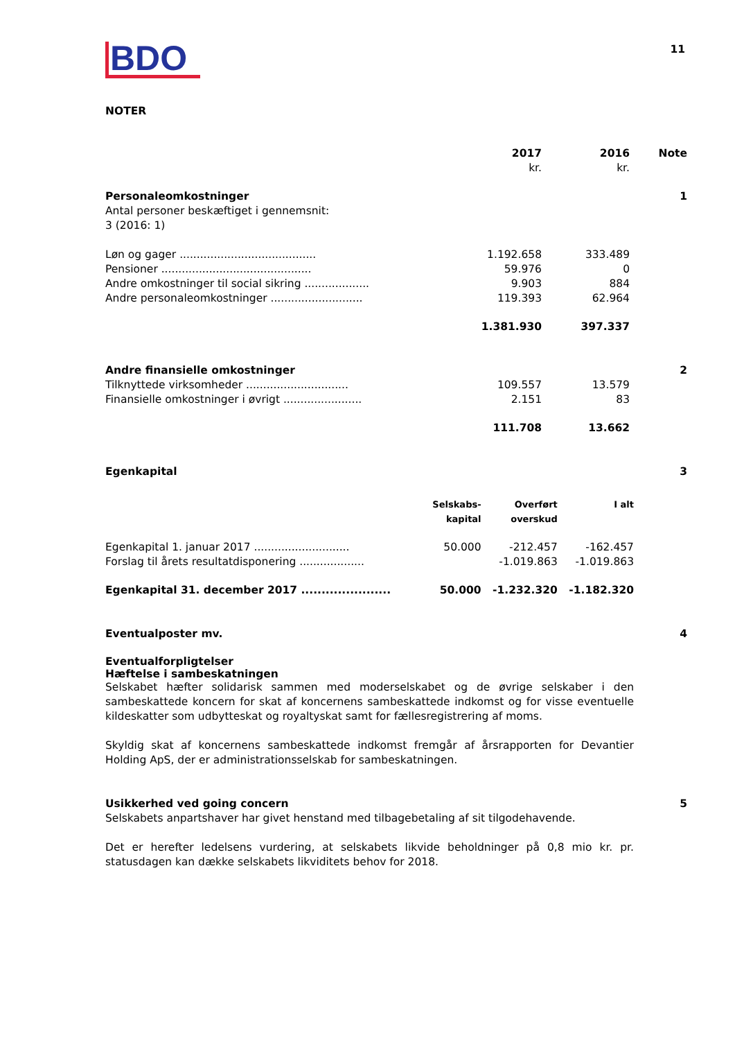11
BDO
NOTER
| | 2017 | 2016 | Note |
| --- | --- | --- | --- |
| | kr. | kr. | |
| Personaleomkostninger | | | 1 |
| Antal personer beskæftiget i gennemsnit: 3 (2016: 1) | | | |
| Løn og gager ........................................ | 1.192.658 | 333.489 | |
| Pensioner ............................................ | 59.976 | 0 | |
| Andre omkostninger til social sikring ................... | 9.903 | 884 | |
| Andre personaleomkostninger ........................... | 119.393 | 62.964 | |
| | 1.381.930 | 397.337 | |
| Andre finansielle omkostninger | | | 2 |
| Tilknyttede virksomheder .............................. | 109.557 | 13.579 | |
| Finansielle omkostninger i øvrigt ....................... | 2.151 | 83 | |
| | 111.708 | 13.662 | |
| Egenkapital | | | 3 |
| | Selskabs- kapital | Overført overskud | I alt |
| Egenkapital 1. januar 2017 ............................ | 50.000 | -212.457 | -162.457 |
| Forslag til årets resultatdisponering ................... | | -1.019.863 | -1.019.863 |
| Egenkapital 31. december 2017 ...................... | 50.000 | -1.232.320 | -1.182.320 |
| Eventualposter mv. | 4 |
Eventualforpligtelser
Hæftelse i sambeskatningen
Selskabet hæfter solidarisk sammen med moderselskabet og de øvrige selskaber i den sambeskattede koncern for skat af koncernens sambeskattede indkomst og for visse eventuelle kildeskatter som udbytteskat og royaltyskat samt for fællesregistrering af moms.
Skyldig skat af koncernens sambeskattede indkomst fremgår af årsrapporten for Devantier Holding ApS, der er administrationsselskab for sambeskatningen.
| Usikkerhed ved going concern | 5 |
Selskabets anpartshaver har givet henstand med tilbagebetaling af sit tilgodehavende.
Det er herefter ledelsens vurdering, at selskabets likvide beholdninger på 0,8 mio kr. pr. statusdagen kan dække selskabets likviditets behov for 2018.